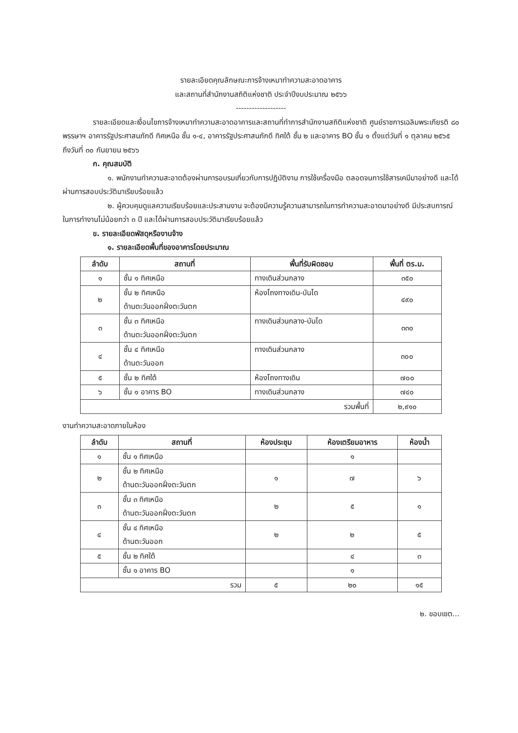รายละเอียดคุณลักษณะการจ้างเหมาทำความสะอาดอาคาร
และสถานที่สำนักงานสถิติแห่งชาติ ประจำปีงบประมาณ ๒๕๖๖
-------------------
รายละเอียดและเงื่อนไขการจ้างเหมาทำความสะอาดอาคารและสถานที่ทำการสำนักงานสถิติแห่งชาติ ศูนย์ราชการเฉลิมพระเกียรติ ๘๐ พรรษาฯ อาคารรัฐประศาสนภักดี ทิศเหนือ ชั้น ๑-๔, อาคารรัฐประศาสนภักดี ทิศใต้ ชั้น ๒ และอาคาร BO ชั้น ๑ ตั้งแต่วันที่ ๑ ตุลาคม ๒๕๖๕ ถึงวันที่ ๓๐ กันยายน ๒๕๖๖
ก. คุณสมบัติ
๑. พนักงานทำความสะอาดต้องผ่านการอบรมเกี่ยวกับการปฏิบัติงาน การใช้เครื่องมือ ตลอดจนการใช้สารเคมีมาอย่างดี และได้ผ่านการสอบประวัติมาเรียบร้อยแล้ว
๒. ผู้ควบคุมดูแลความเรียบร้อยและประสานงาน จะต้องมีความรู้ความสามารถในการทำความสะอาดมาอย่างดี มีประสบการณ์ในการทำงานไม่น้อยกว่า ๓ ปี และได้ผ่านการสอบประวัติมาเรียบร้อยแล้ว
ข. รายละเอียดพัสดุหรืองานจ้าง
๑. รายละเอียดพื้นที่ของอาคารโดยประมาณ
| ลำดับ | สถานที่ | พื้นที่รับผิดชอบ | พื้นที่ ตร.ม. |
| --- | --- | --- | --- |
| ๑ | ชั้น ๑ ทิศเหนือ | ทางเดินส่วนกลาง | ๓๕๐ |
| ๒ | ชั้น ๒ ทิศเหนือ ด้านตะวันออกฝั่งตะวันตก | ห้องโถงทางเดิน-บันได | ๔๙๐ |
| ๓ | ชั้น ๓ ทิศเหนือ ด้านตะวันออกฝั่งตะวันตก | ทางเดินส่วนกลาง-บันได | ๓๓๐ |
| ๔ | ชั้น ๔ ทิศเหนือ ด้านตะวันออก | ทางเดินส่วนกลาง | ๓๐๐ |
| ๕ | ชั้น ๒ ทิศใต้ | ห้องโถงทางเดิน | ๗๐๐ |
| ๖ | ชั้น ๑ อาคาร BO | ทางเดินส่วนกลาง | ๗๔๐ |
| รวมพื้นที่ | | | ๒,๙๑๐ |
งานทำความสะอาดภายในห้อง
| ลำดับ | สถานที่ | ห้องประชุม | ห้องเตรียมอาหาร | ห้องน้ำ |
| --- | --- | --- | --- | --- |
| ๑ | ชั้น ๑ ทิศเหนือ | | ๑ | |
| ๒ | ชั้น ๒ ทิศเหนือ ด้านตะวันออกฝั่งตะวันตก | ๑ | ๗ | ๖ |
| ๓ | ชั้น ๓ ทิศเหนือ ด้านตะวันออกฝั่งตะวันตก | ๒ | ๕ | ๑ |
| ๔ | ชั้น ๔ ทิศเหนือ ด้านตะวันออก | ๒ | ๒ | ๕ |
| ๕ | ชั้น ๒ ทิศใต้ | | ๔ | ๓ |
| | ชั้น ๑ อาคาร BO | | ๑ | |
| รวม | | ๕ | ๒๐ | ๑๕ |
๒. ขอบเขต...